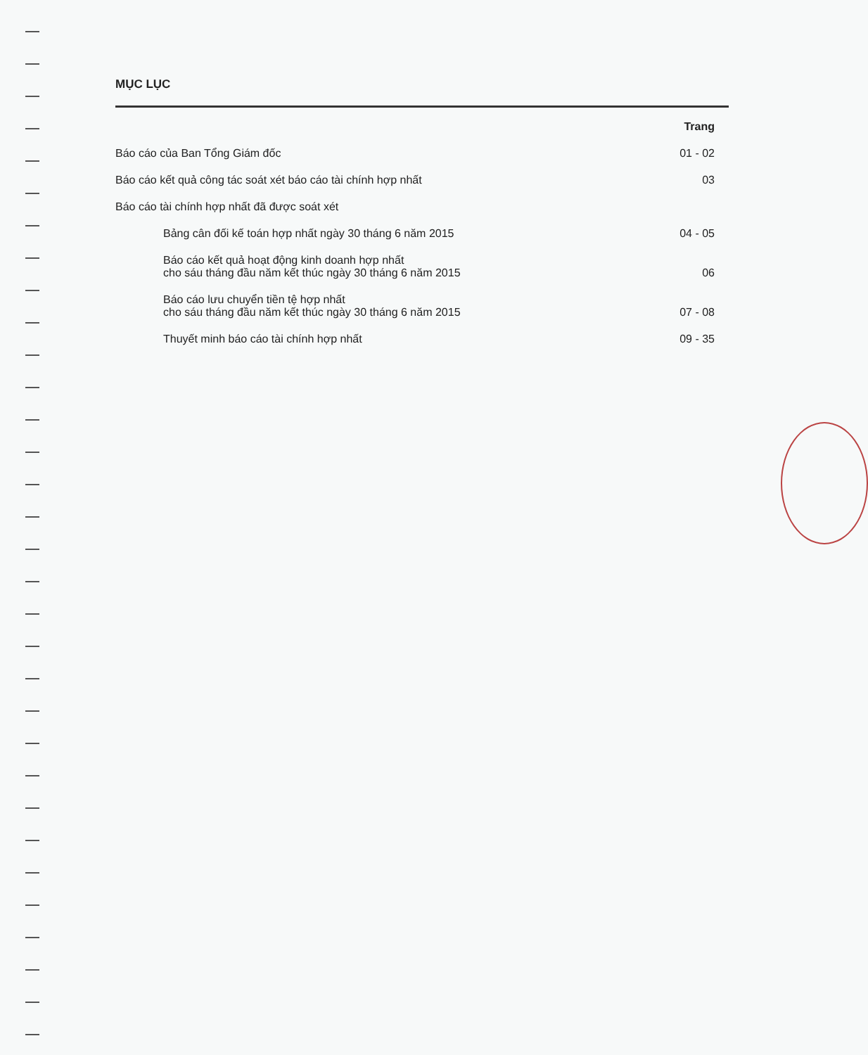MỤC LỤC
Trang
Báo cáo của Ban Tổng Giám đốc 01 - 02
Báo cáo kết quả công tác soát xét báo cáo tài chính hợp nhất 03
Báo cáo tài chính hợp nhất đã được soát xét
Bảng cân đối kế toán hợp nhất ngày 30 tháng 6 năm 2015 04 - 05
Báo cáo kết quả hoạt động kinh doanh hợp nhất
cho sáu tháng đầu năm kết thúc ngày 30 tháng 6 năm 2015 06
Báo cáo lưu chuyển tiền tệ hợp nhất
cho sáu tháng đầu năm kết thúc ngày 30 tháng 6 năm 2015 07 - 08
Thuyết minh báo cáo tài chính hợp nhất 09 - 35